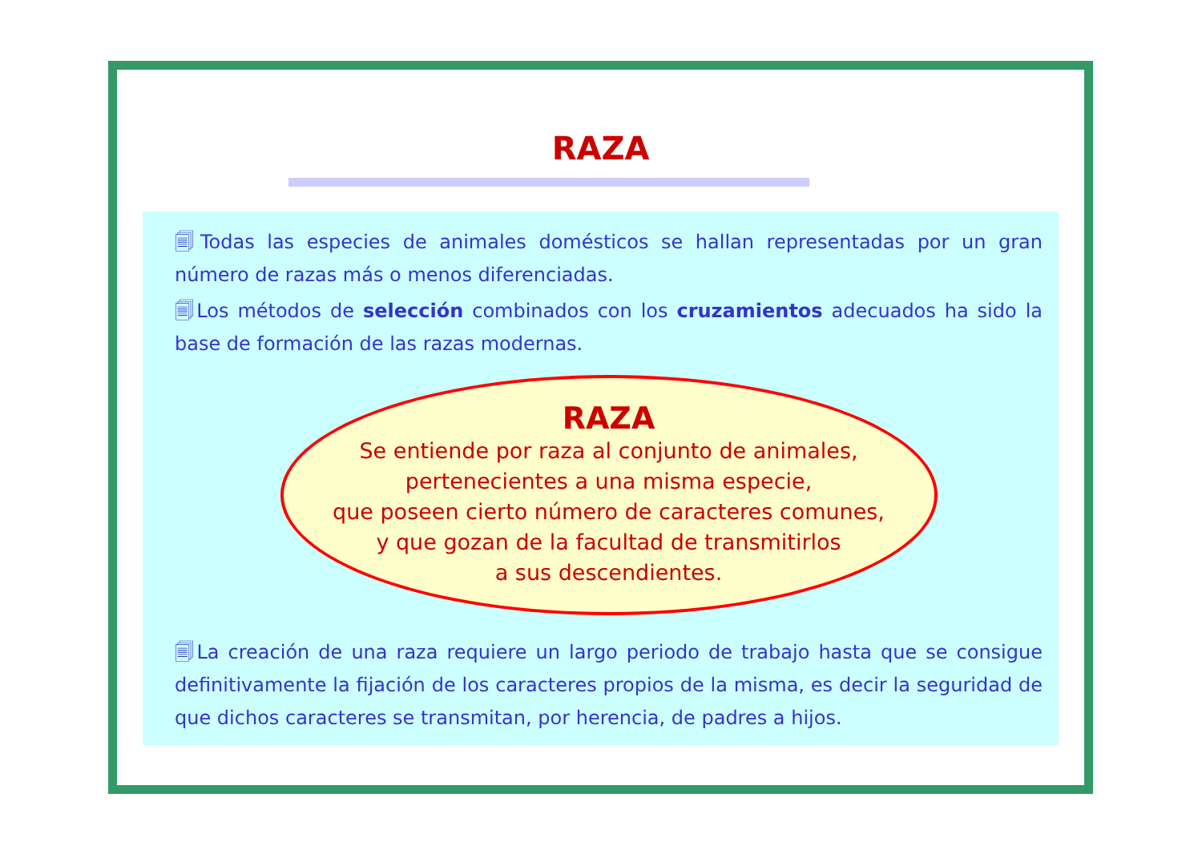RAZA
🗐Todas las especies de animales domésticos se hallan representadas por un gran número de razas más o menos diferenciadas.
🗐Los métodos de selección combinados con los cruzamientos adecuados ha sido la base de formación de las razas modernas.
RAZA
Se entiende por raza al conjunto de animales,
pertenecientes a una misma especie,
que poseen cierto número de caracteres comunes,
y que gozan de la facultad de transmitirlos
a sus descendientes.
🗐La creación de una raza requiere un largo periodo de trabajo hasta que se consigue definitivamente la fijación de los caracteres propios de la misma, es decir la seguridad de que dichos caracteres se transmitan, por herencia, de padres a hijos.